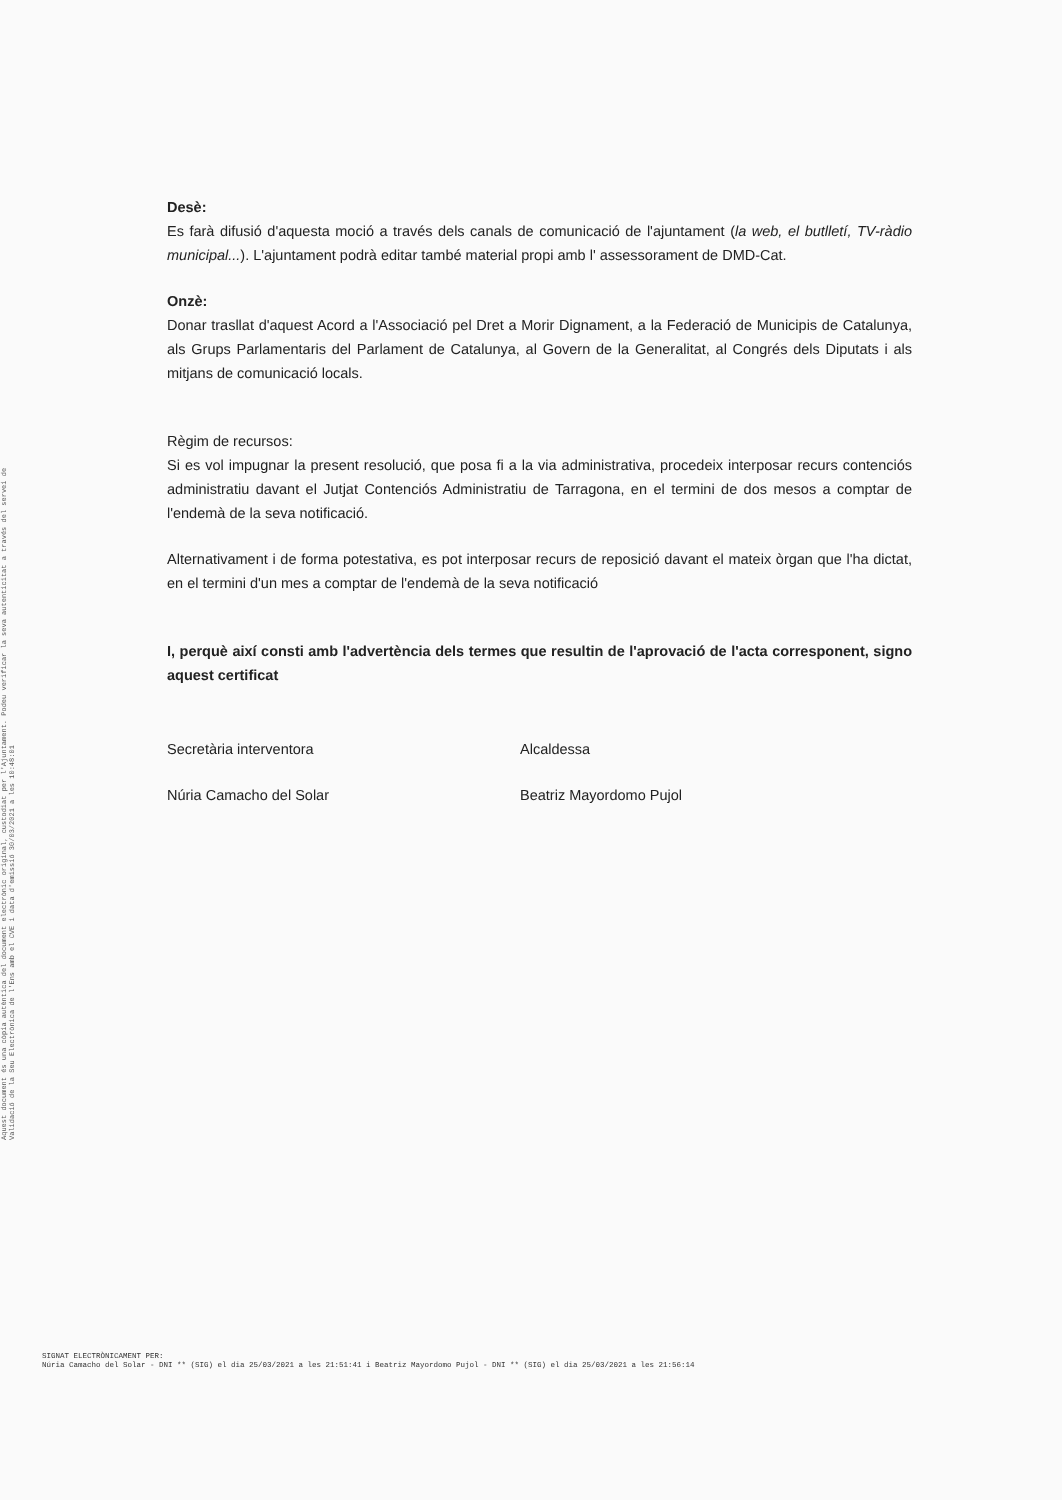Aquest document és una còpia autèntica del document electrònic original, custodiat per l'Ajuntament. Podeu verificar la seva autenticitat a través del servei de Validació de la Seu Electrònica de l'Ens amb el CVE i data d'emissió 30/03/2021 a les 10:48:01
Desè:
Es farà difusió d'aquesta moció a través dels canals de comunicació de l'ajuntament (la web, el butlletí, TV-ràdio municipal...). L'ajuntament podrà editar també material propi amb l' assessorament de DMD-Cat.
Onzè:
Donar trasllat d'aquest Acord a l'Associació pel Dret a Morir Dignament, a la Federació de Municipis de Catalunya, als Grups Parlamentaris del Parlament de Catalunya, al Govern de la Generalitat, al Congrés dels Diputats i als mitjans de comunicació locals.
Règim de recursos:
Si es vol impugnar la present resolució, que posa fi a la via administrativa, procedeix interposar recurs contenciós administratiu davant el Jutjat Contenciós Administratiu de Tarragona, en el termini de dos mesos a comptar de l'endemà de la seva notificació.
Alternativament i de forma potestativa, es pot interposar recurs de reposició davant el mateix òrgan que l'ha dictat, en el termini d'un mes a comptar de l'endemà de la seva notificació
I, perquè així consti amb l'advertència dels termes que resultin de l'aprovació de l'acta corresponent, signo aquest certificat
Secretària interventora Alcaldessa
Núria Camacho del Solar Beatriz Mayordomo Pujol
SIGNAT ELECTRÒNICAMENT PER:
Núria Camacho del Solar - DNI ** (SIG) el dia 25/03/2021 a les 21:51:41 i Beatriz Mayordomo Pujol - DNI ** (SIG) el dia 25/03/2021 a les 21:56:14